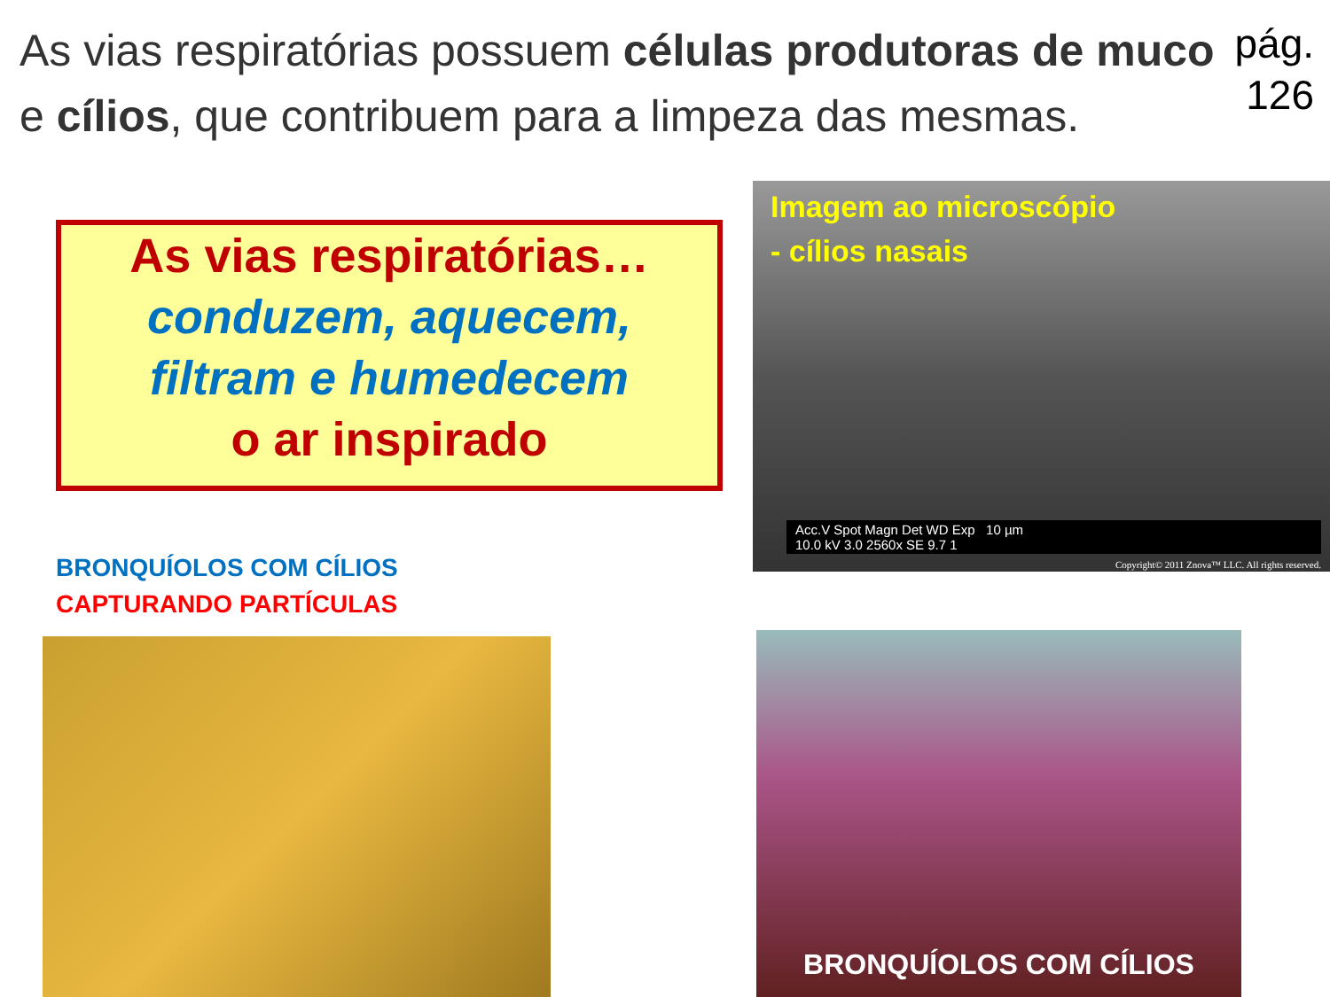As vias respiratórias possuem células produtoras de muco e cílios, que contribuem para a limpeza das mesmas.
pág.
126
As vias respiratórias…
conduzem, aquecem,
filtram e humedecem
o ar inspirado
Imagem ao microscópio
- cílios nasais
Acc.V Spot Magn Det WD Exp 10 µm
10.0 kV 3.0 2560x SE 9.7 1
Copyright© 2011 Znova™ LLC. All rights reserved.
BRONQUÍOLOS COM CÍLIOS
CAPTURANDO PARTÍCULAS
BRONQUÍOLOS COM CÍLIOS